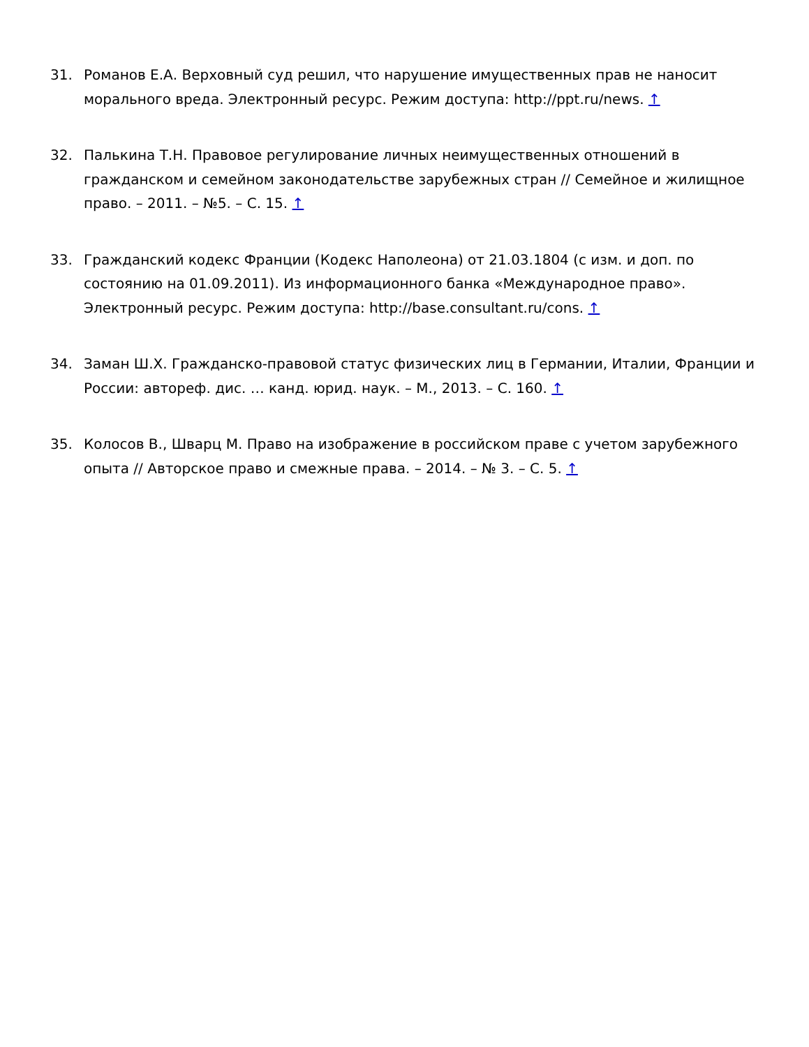31. Романов Е.А. Верховный суд решил, что нарушение имущественных прав не наносит морального вреда. Электронный ресурс. Режим доступа: http://ppt.ru/news. ↑
32. Палькина Т.Н. Правовое регулирование личных неимущественных отношений в гражданском и семейном законодательстве зарубежных стран // Семейное и жилищное право. – 2011. – №5. – С. 15. ↑
33. Гражданский кодекс Франции (Кодекс Наполеона) от 21.03.1804 (с изм. и доп. по состоянию на 01.09.2011). Из информационного банка «Международное право». Электронный ресурс. Режим доступа: http://base.consultant.ru/cons. ↑
34. Заман Ш.Х. Гражданско-правовой статус физических лиц в Германии, Италии, Франции и России: автореф. дис. … канд. юрид. наук. – М., 2013. – С. 160. ↑
35. Колосов В., Шварц М. Право на изображение в российском праве с учетом зарубежного опыта // Авторское право и смежные права. – 2014. – № 3. – С. 5. ↑